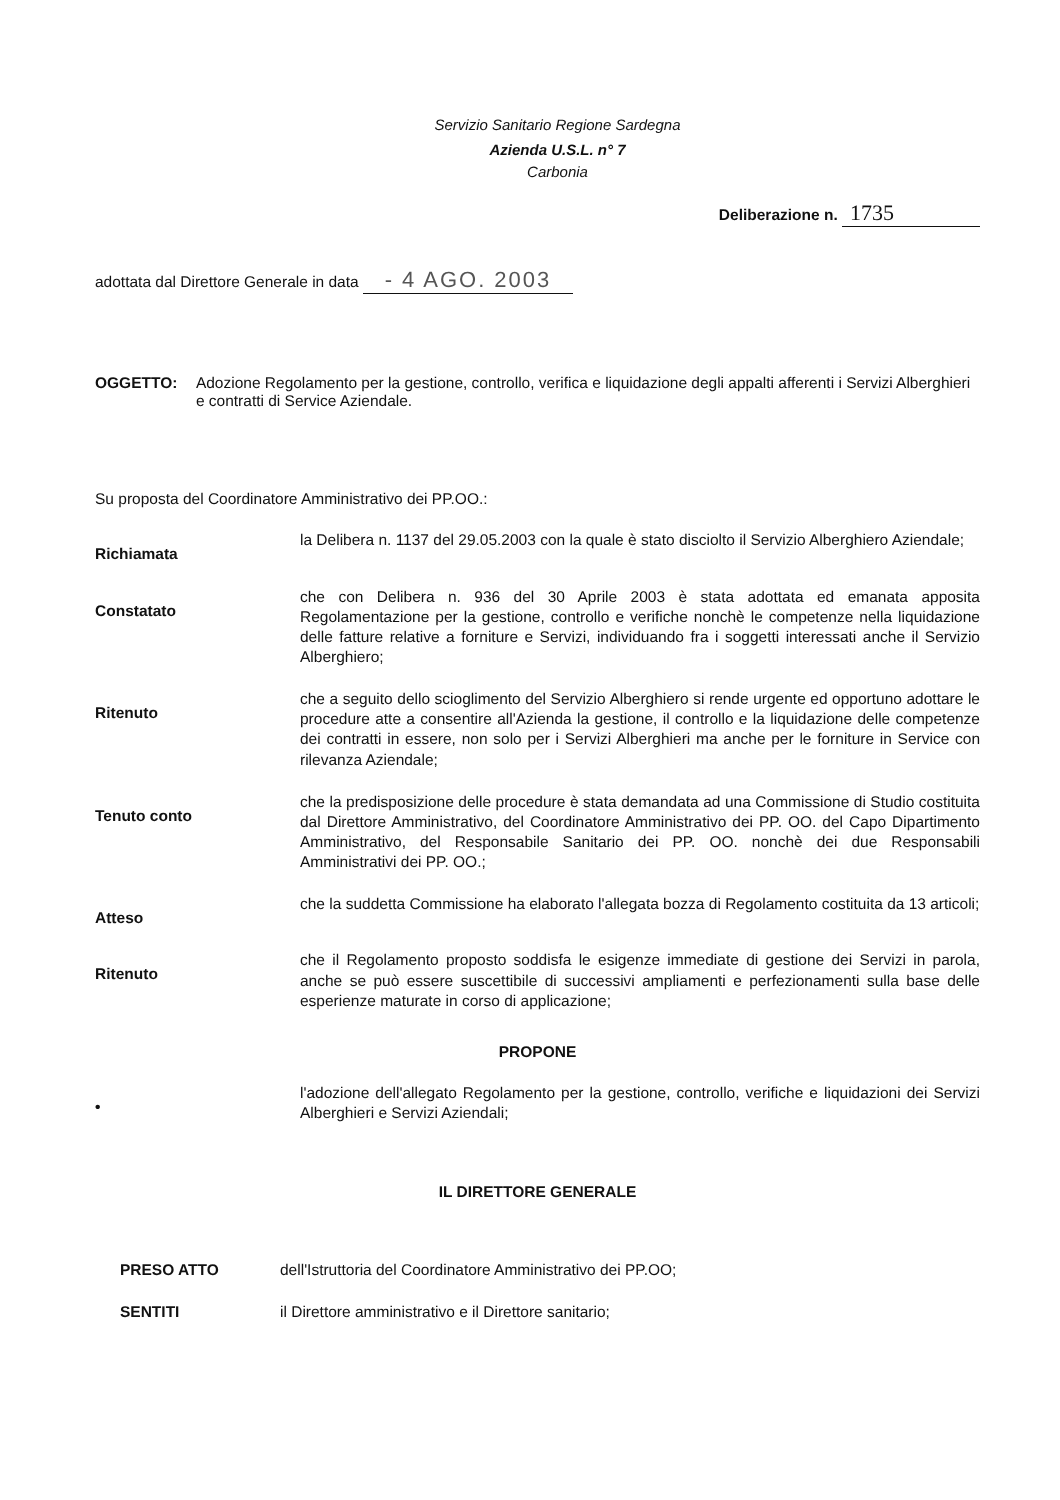Servizio Sanitario Regione Sardegna
Azienda U.S.L. n° 7
Carbonia
Deliberazione n. 1735
adottata dal Direttore Generale in data - 4 AGO. 2003
OGGETTO: Adozione Regolamento per la gestione, controllo, verifica e liquidazione degli appalti afferenti i Servizi Alberghieri e contratti di Service Aziendale.
Su proposta del Coordinatore Amministrativo dei PP.OO.:
Richiamata
la Delibera n. 1137 del 29.05.2003 con la quale è stato disciolto il Servizio Alberghiero Aziendale;
Constatato
che con Delibera n. 936 del 30 Aprile 2003 è stata adottata ed emanata apposita Regolamentazione per la gestione, controllo e verifiche nonchè le competenze nella liquidazione delle fatture relative a forniture e Servizi, individuando fra i soggetti interessati anche il Servizio Alberghiero;
Ritenuto
che a seguito dello scioglimento del Servizio Alberghiero si rende urgente ed opportuno adottare le procedure atte a consentire all'Azienda la gestione, il controllo e la liquidazione delle competenze dei contratti in essere, non solo per i Servizi Alberghieri ma anche per le forniture in Service con rilevanza Aziendale;
Tenuto conto
che la predisposizione delle procedure è stata demandata ad una Commissione di Studio costituita dal Direttore Amministrativo, del Coordinatore Amministrativo dei PP. OO. del Capo Dipartimento Amministrativo, del Responsabile Sanitario dei PP. OO. nonchè dei due Responsabili Amministrativi dei PP. OO.;
Atteso
che la suddetta Commissione ha elaborato l'allegata bozza di Regolamento costituita da 13 articoli;
Ritenuto
che il Regolamento proposto soddisfa le esigenze immediate di gestione dei Servizi in parola, anche se può essere suscettibile di successivi ampliamenti e perfezionamenti sulla base delle esperienze maturate in corso di applicazione;
PROPONE
•
l'adozione dell'allegato Regolamento per la gestione, controllo, verifiche e liquidazioni dei Servizi Alberghieri e Servizi Aziendali;
IL DIRETTORE GENERALE
PRESO ATTO dell'Istruttoria del Coordinatore Amministrativo dei PP.OO;
SENTITI il Direttore amministrativo e il Direttore sanitario;